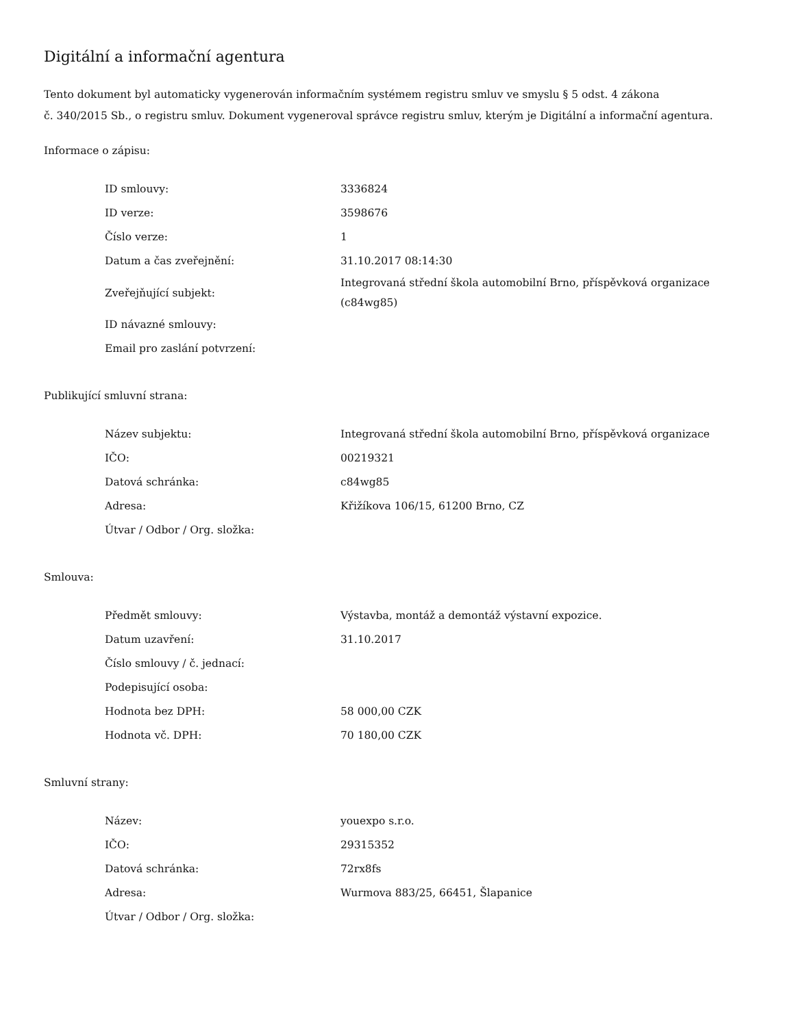Digitální a informační agentura
Tento dokument byl automaticky vygenerován informačním systémem registru smluv ve smyslu § 5 odst. 4 zákona
č. 340/2015 Sb., o registru smluv. Dokument vygeneroval správce registru smluv, kterým je Digitální a informační agentura.
Informace o zápisu:
| ID smlouvy: | 3336824 |
| ID verze: | 3598676 |
| Číslo verze: | 1 |
| Datum a čas zveřejnění: | 31.10.2017 08:14:30 |
| Zveřejňující subjekt: | Integrovaná střední škola automobilní Brno, příspěvková organizace (c84wg85) |
| ID návazné smlouvy: | |
| Email pro zaslání potvrzení: | |
Publikující smluvní strana:
| Název subjektu: | Integrovaná střední škola automobilní Brno, příspěvková organizace |
| IČO: | 00219321 |
| Datová schránka: | c84wg85 |
| Adresa: | Křižíkova 106/15, 61200 Brno, CZ |
| Útvar / Odbor / Org. složka: | |
Smlouva:
| Předmět smlouvy: | Výstavba, montáž a demontáž výstavní expozice. |
| Datum uzavření: | 31.10.2017 |
| Číslo smlouvy / č. jednací: | |
| Podepisující osoba: | |
| Hodnota bez DPH: | 58 000,00 CZK |
| Hodnota vč. DPH: | 70 180,00 CZK |
Smluvní strany:
| Název: | youexpo s.r.o. |
| IČO: | 29315352 |
| Datová schránka: | 72rx8fs |
| Adresa: | Wurmova 883/25, 66451, Šlapanice |
| Útvar / Odbor / Org. složka: | |